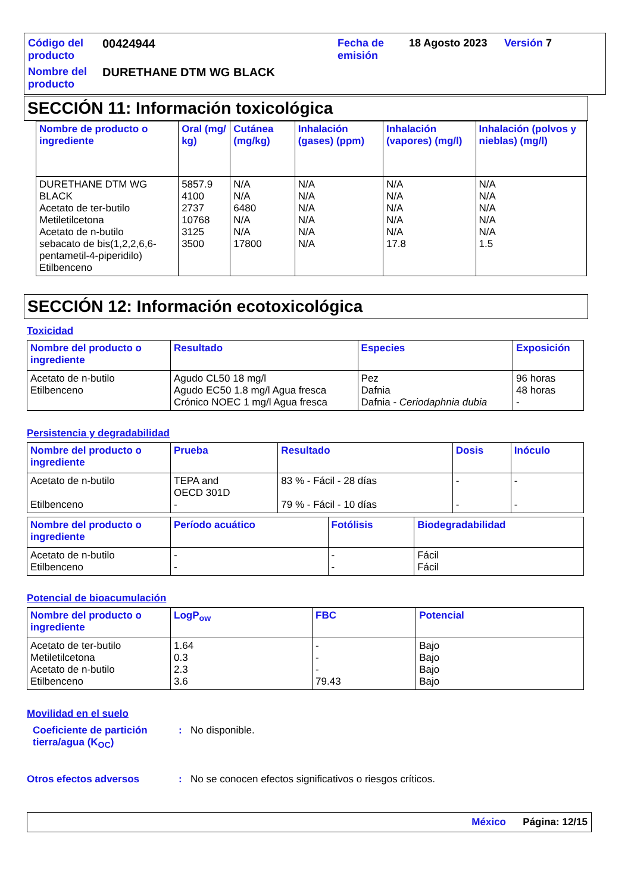Código del producto
00424944
Fecha de emisión
18 Agosto 2023
Versión 7
Nombre del producto
DURETHANE DTM WG BLACK
SECCIÓN 11: Información toxicológica
| Nombre de producto o ingrediente | Oral (mg/ kg) | Cutánea (mg/kg) | Inhalación (gases) (ppm) | Inhalación (vapores) (mg/l) | Inhalación (polvos y nieblas) (mg/l) |
| --- | --- | --- | --- | --- | --- |
| DURETHANE DTM WG BLACK Acetato de ter-butilo Metiletilcetona Acetato de n-butilo sebacato de bis(1,2,2,6,6-pentametil-4-piperidilo) Etilbenceno | 5857.9 4100 2737 10768 3125 3500 | N/A N/A 6480 N/A N/A 17800 | N/A N/A N/A N/A N/A N/A | N/A N/A N/A N/A N/A 17.8 | N/A N/A N/A N/A N/A 1.5 |
SECCIÓN 12: Información ecotoxicológica
Toxicidad
| Nombre del producto o ingrediente | Resultado | Especies | Exposición |
| --- | --- | --- | --- |
| Acetato de n-butilo Etilbenceno | Agudo CL50 18 mg/l Agudo EC50 1.8 mg/l Agua fresca Crónico NOEC 1 mg/l Agua fresca | Pez Dafnia Dafnia - Ceriodaphnia dubia | 96 horas 48 horas - |
Persistencia y degradabilidad
| Nombre del producto o ingrediente | Prueba | Resultado | Dosis | Inóculo |
| --- | --- | --- | --- | --- |
| Acetato de n-butilo Etilbenceno | TEPA and OECD 301D - | 83 % - Fácil - 28 días 79 % - Fácil - 10 días | - - | - - |
| Nombre del producto o ingrediente | Período acuático | Fotólisis | Biodegradabilidad |
| --- | --- | --- | --- |
| Acetato de n-butilo Etilbenceno | - - | - - | Fácil Fácil |
Potencial de bioacumulación
| Nombre del producto o ingrediente | LogP<sub>ow</sub> | FBC | Potencial |
| --- | --- | --- | --- |
| Acetato de ter-butilo Metiletilcetona Acetato de n-butilo Etilbenceno | 1.64 0.3 2.3 3.6 | - - - 79.43 | Bajo Bajo Bajo Bajo |
Movilidad en el suelo
Coeficiente de partición tierra/agua (K<sub>OC</sub>)
: No disponible.
Otros efectos adversos : No se conocen efectos significativos o riesgos críticos.
México Página: 12/15